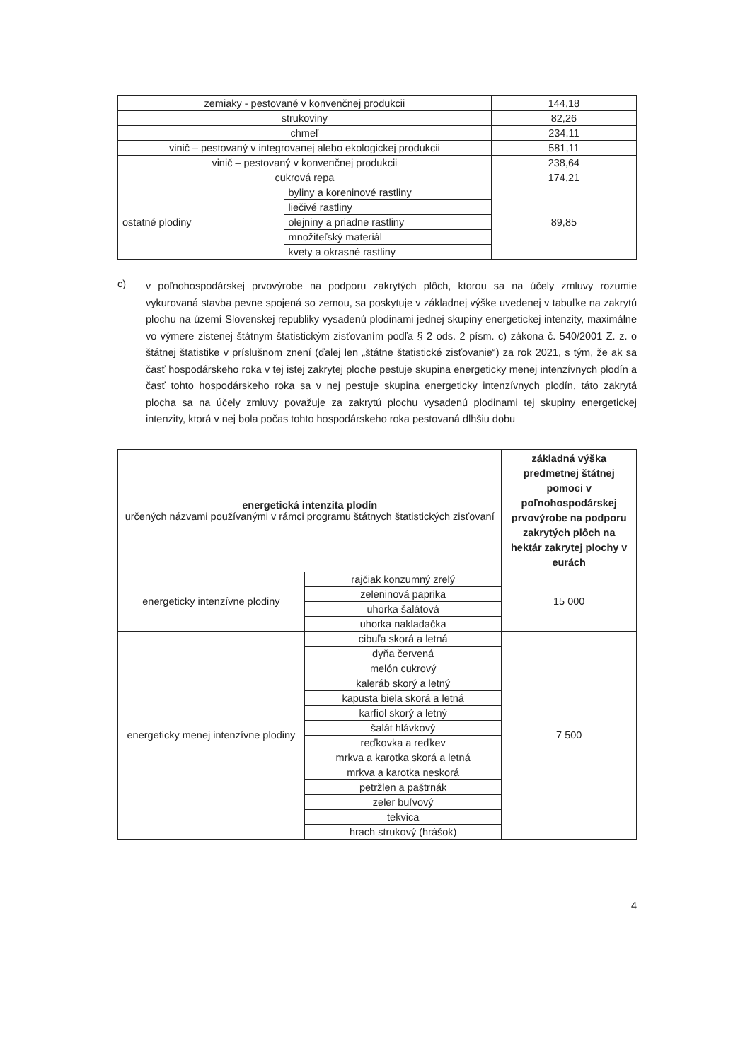| zemiaky - pestované v konvenčnej produkcii | | 144,18 |
| strukoviny | | 82,26 |
| chmeľ | | 234,11 |
| vinič – pestovaný v integrovanej alebo ekologickej produkcii | | 581,11 |
| vinič – pestovaný v konvenčnej produkcii | | 238,64 |
| cukrová repa | | 174,21 |
| ostatné plodiny | byliny a koreninové rastliny | 89,85 |
| | liečivé rastliny | |
| | olejniny a priadne rastliny | |
| | množiteľský materiál | |
| | kvety a okrasné rastliny | |
c)
v poľnohospodárskej prvovýrobe na podporu zakrytých plôch, ktorou sa na účely zmluvy rozumie vykurovaná stavba pevne spojená so zemou, sa poskytuje v základnej výške uvedenej v tabuľke na zakrytú plochu na území Slovenskej republiky vysadenú plodinami jednej skupiny energetickej intenzity, maximálne vo výmere zistenej štátnym štatistickým zisťovaním podľa § 2 ods. 2 písm. c) zákona č. 540/2001 Z. z. o štátnej štatistike v príslušnom znení (ďalej len „štátne štatistické zisťovanie“) za rok 2021, s tým, že ak sa časť hospodárskeho roka v tej istej zakrytej ploche pestuje skupina energeticky menej intenzívnych plodín a časť tohto hospodárskeho roka sa v nej pestuje skupina energeticky intenzívnych plodín, táto zakrytá plocha sa na účely zmluvy považuje za zakrytú plochu vysadenú plodinami tej skupiny energetickej intenzity, ktorá v nej bola počas tohto hospodárskeho roka pestovaná dlhšiu dobu
| energetická intenzita plodín určených názvami používanými v rámci programu štátnych štatistických zisťovaní | | základná výška predmetnej štátnej pomoci v poľnohospodárskej prvovýrobe na podporu zakrytých plôch na hektár zakrytej plochy v eurách |
| energeticky intenzívne plodiny | rajčiak konzumný zrelý | 15 000 |
| | zeleninová paprika | |
| | uhorka šalátová | |
| | uhorka nakladačka | |
| energeticky menej intenzívne plodiny | cibuľa skorá a letná | 7 500 |
| | dyňa červená | |
| | melón cukrový | |
| | kaleráb skorý a letný | |
| | kapusta biela skorá a letná | |
| | karfiol skorý a letný | |
| | šalát hlávkový | |
| | reďkovka a reďkev | |
| | mrkva a karotka skorá a letná | |
| | mrkva a karotka neskorá | |
| | petržlen a paštrnák | |
| | zeler buľvový | |
| | tekvica | |
| | hrach strukový (hrášok) | |
4